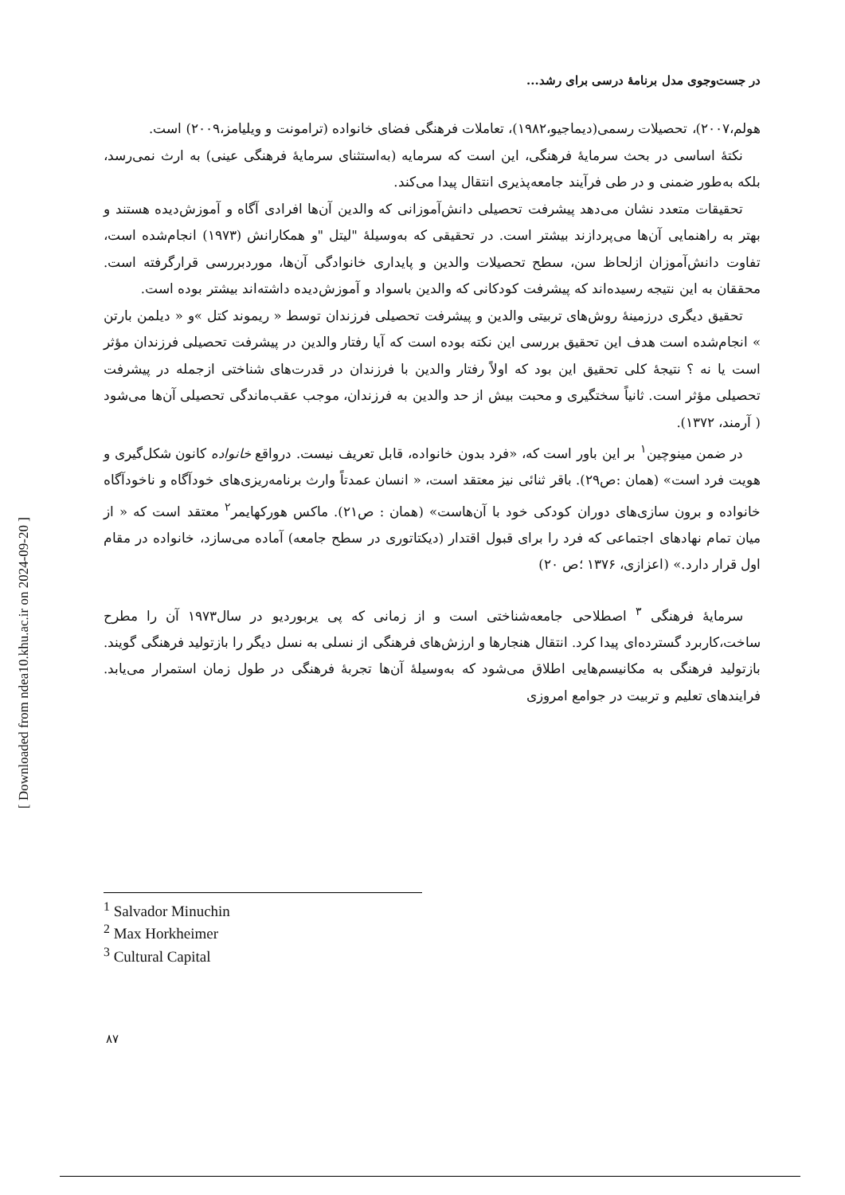در جست‌وجوی مدل برنامهٔ درسی برای رشد...
هولم،۲۰۰۷)، تحصیلات رسمی(دیماجیو،۱۹۸۲)، تعاملات فرهنگی فضای خانواده (ترامونت و ویلیامز،۲۰۰۹) است.
نکتهٔ اساسی در بحث سرمایهٔ فرهنگی، این است که سرمایه (به‌استثنای سرمایهٔ فرهنگی عینی) به ارث نمی‌رسد، بلکه به‌طور ضمنی و در طی فرآیند جامعه‌پذیری انتقال پیدا می‌کند.
تحقیقات متعدد نشان می‌دهد پیشرفت تحصیلی دانش‌آموزانی که والدین آن‌ها افرادی آگاه و آموزش‌دیده هستند و بهتر به راهنمایی آن‌ها می‌پردازند بیشتر است. در تحقیقی که به‌وسیلهٔ "لیتل "و همکارانش (۱۹۷۳) انجام‌شده است، تفاوت دانش‌آموزان ازلحاظ سن، سطح تحصیلات والدین و پایداری خانوادگی آن‌ها، موردبررسی قرارگرفته است. محققان به این نتیجه رسیده‌اند که پیشرفت کودکانی که والدین باسواد و آموزش‌دیده داشته‌اند بیشتر بوده است.
تحقیق دیگری درزمینهٔ روش‌های تربیتی والدین و پیشرفت تحصیلی فرزندان توسط « ریموند کتل »و « دیلمن بارتن » انجام‌شده است هدف این تحقیق بررسی این نکته بوده است که آیا رفتار والدین در پیشرفت تحصیلی فرزندان مؤثر است یا نه ؟ نتیجهٔ کلی تحقیق این بود که اولاً رفتار والدین با فرزندان در قدرت‌های شناختی ازجمله در پیشرفت تحصیلی مؤثر است. ثانیاً سختگیری و محبت بیش از حد والدین به فرزندان، موجب عقب‌ماندگی تحصیلی آن‌ها می‌شود ( آرمند، ۱۳۷۲).
در ضمن مینوچین<sup>۱</sup> بر این باور است که، «فرد بدون خانواده، قابل تعریف نیست. درواقع خانواده کانون شکل‌گیری و هویت فرد است» (همان :ص۲۹). باقر ثنائی نیز معتقد است، « انسان عمدتاً وارث برنامه‌ریزی‌های خودآگاه و ناخودآگاه خانواده و برون سازی‌های دوران کودکی خود با آن‌هاست» (همان : ص۲۱). ماکس هورکهایمر<sup>۲</sup> معتقد است که « از میان تمام نهادهای اجتماعی که فرد را برای قبول اقتدار (دیکتاتوری در سطح جامعه) آماده می‌سازد، خانواده در مقام اول قرار دارد.» (اعزازی، ۱۳۷۶ ؛ص ۲۰)
سرمایهٔ فرهنگی <sup>۳</sup> اصطلاحی جامعه‌شناختی است و از زمانی که پی یربوردیو در سال۱۹۷۳ آن را مطرح ساخت،کاربرد گسترده‌ای پیدا کرد. انتقال هنجارها و ارزش‌های فرهنگی از نسلی به نسل دیگر را بازتولید فرهنگی گویند. بازتولید فرهنگی به مکانیسم‌هایی اطلاق می‌شود که به‌وسیلهٔ آن‌ها تجربهٔ فرهنگی در طول زمان استمرار می‌یابد. فرایندهای تعلیم و تربیت در جوامع امروزی
<sup>1</sup> Salvador Minuchin
<sup>2</sup> Max Horkheimer
<sup>3</sup> Cultural Capital
۸۷
[ Downloaded from ndea10.khu.ac.ir on 2024-09-20 ]